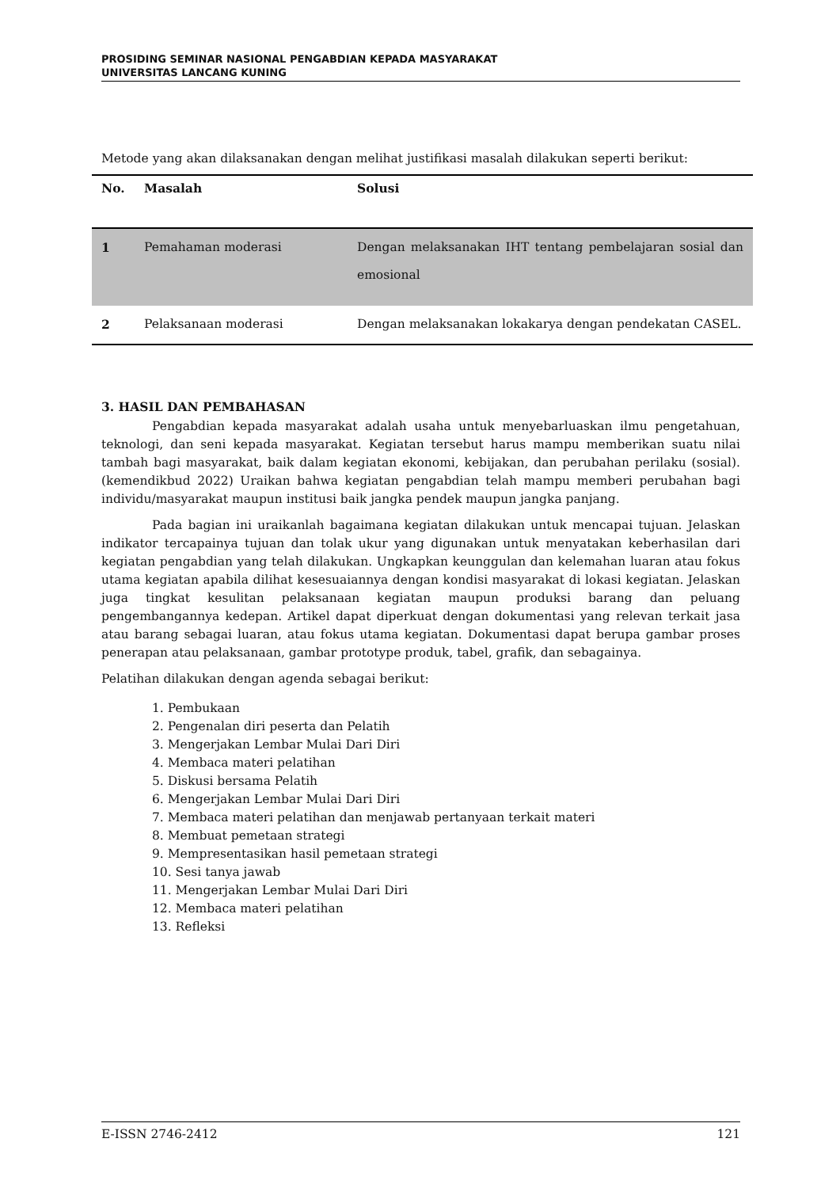PROSIDING SEMINAR NASIONAL PENGABDIAN KEPADA MASYARAKAT
UNIVERSITAS LANCANG KUNING
Metode yang akan dilaksanakan dengan melihat justifikasi masalah dilakukan seperti berikut:
| No. | Masalah | Solusi |
| --- | --- | --- |
| 1 | Pemahaman moderasi | Dengan melaksanakan IHT tentang pembelajaran sosial dan emosional |
| 2 | Pelaksanaan moderasi | Dengan melaksanakan lokakarya dengan pendekatan CASEL. |
3. HASIL DAN PEMBAHASAN
Pengabdian kepada masyarakat adalah usaha untuk menyebarluaskan ilmu pengetahuan, teknologi, dan seni kepada masyarakat. Kegiatan tersebut harus mampu memberikan suatu nilai tambah bagi masyarakat, baik dalam kegiatan ekonomi, kebijakan, dan perubahan perilaku (sosial). (kemendikbud 2022) Uraikan bahwa kegiatan pengabdian telah mampu memberi perubahan bagi individu/masyarakat maupun institusi baik jangka pendek maupun jangka panjang.
Pada bagian ini uraikanlah bagaimana kegiatan dilakukan untuk mencapai tujuan. Jelaskan indikator tercapainya tujuan dan tolak ukur yang digunakan untuk menyatakan keberhasilan dari kegiatan pengabdian yang telah dilakukan. Ungkapkan keunggulan dan kelemahan luaran atau fokus utama kegiatan apabila dilihat kesesuaiannya dengan kondisi masyarakat di lokasi kegiatan. Jelaskan juga tingkat kesulitan pelaksanaan kegiatan maupun produksi barang dan peluang pengembangannya kedepan. Artikel dapat diperkuat dengan dokumentasi yang relevan terkait jasa atau barang sebagai luaran, atau fokus utama kegiatan. Dokumentasi dapat berupa gambar proses penerapan atau pelaksanaan, gambar prototype produk, tabel, grafik, dan sebagainya.
Pelatihan dilakukan dengan agenda sebagai berikut:
1. Pembukaan
2. Pengenalan diri peserta dan Pelatih
3. Mengerjakan Lembar Mulai Dari Diri
4. Membaca materi pelatihan
5. Diskusi bersama Pelatih
6. Mengerjakan Lembar Mulai Dari Diri
7. Membaca materi pelatihan dan menjawab pertanyaan terkait materi
8. Membuat pemetaan strategi
9. Mempresentasikan hasil pemetaan strategi
10. Sesi tanya jawab
11. Mengerjakan Lembar Mulai Dari Diri
12. Membaca materi pelatihan
13. Refleksi
E-ISSN 2746-2412 121